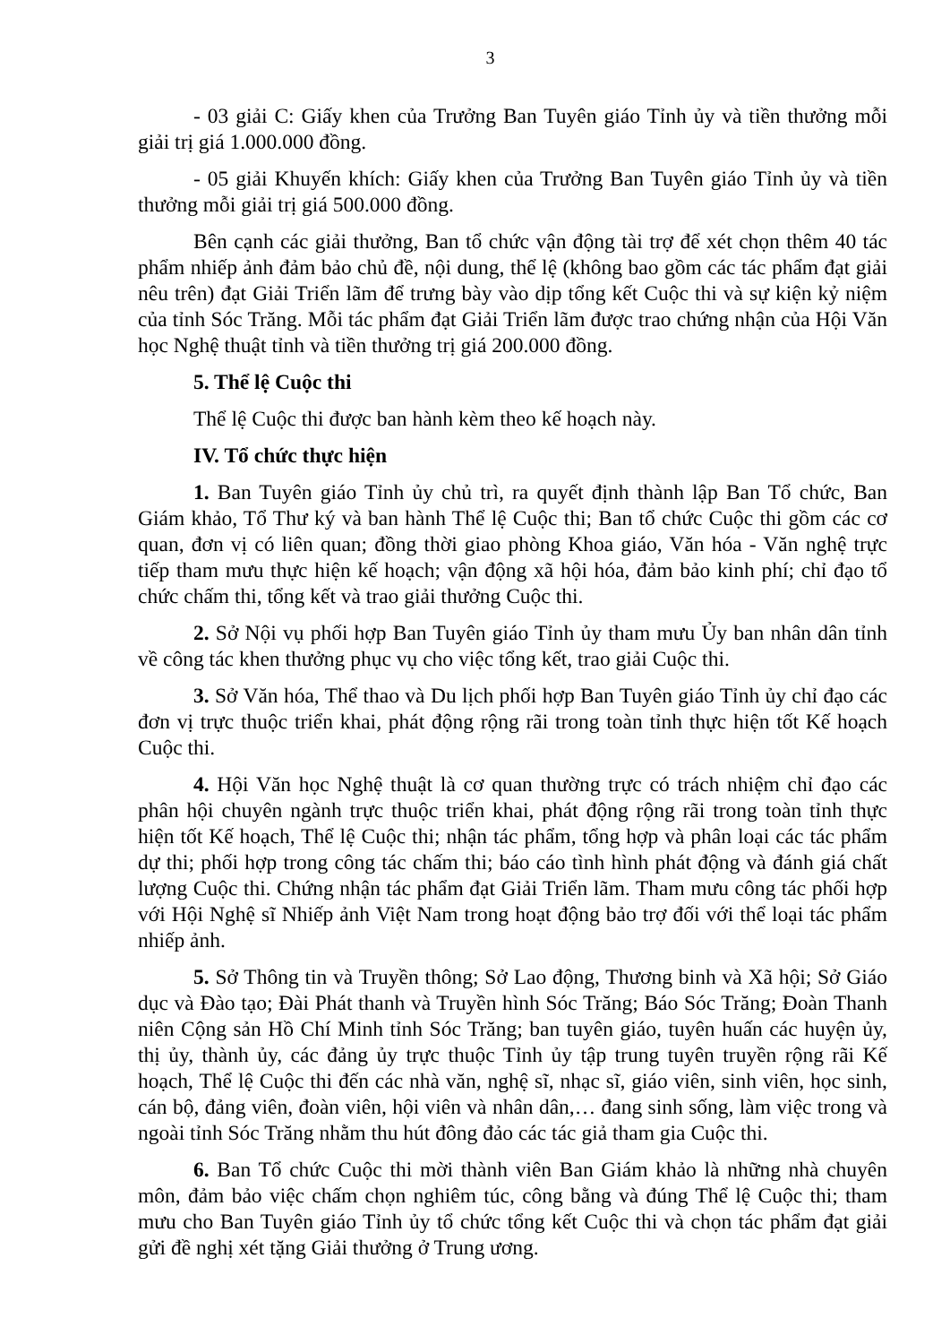3
- 03 giải C: Giấy khen của Trưởng Ban Tuyên giáo Tỉnh ủy và tiền thưởng mỗi giải trị giá 1.000.000 đồng.
- 05 giải Khuyến khích: Giấy khen của Trưởng Ban Tuyên giáo Tỉnh ủy và tiền thưởng mỗi giải trị giá 500.000 đồng.
Bên cạnh các giải thưởng, Ban tổ chức vận động tài trợ để xét chọn thêm 40 tác phẩm nhiếp ảnh đảm bảo chủ đề, nội dung, thể lệ (không bao gồm các tác phẩm đạt giải nêu trên) đạt Giải Triển lãm để trưng bày vào dịp tổng kết Cuộc thi và sự kiện kỷ niệm của tỉnh Sóc Trăng. Mỗi tác phẩm đạt Giải Triển lãm được trao chứng nhận của Hội Văn học Nghệ thuật tỉnh và tiền thưởng trị giá 200.000 đồng.
5. Thể lệ Cuộc thi
Thể lệ Cuộc thi được ban hành kèm theo kế hoạch này.
IV. Tổ chức thực hiện
1. Ban Tuyên giáo Tỉnh ủy chủ trì, ra quyết định thành lập Ban Tổ chức, Ban Giám khảo, Tổ Thư ký và ban hành Thể lệ Cuộc thi; Ban tổ chức Cuộc thi gồm các cơ quan, đơn vị có liên quan; đồng thời giao phòng Khoa giáo, Văn hóa - Văn nghệ trực tiếp tham mưu thực hiện kế hoạch; vận động xã hội hóa, đảm bảo kinh phí; chỉ đạo tổ chức chấm thi, tổng kết và trao giải thưởng Cuộc thi.
2. Sở Nội vụ phối hợp Ban Tuyên giáo Tỉnh ủy tham mưu Ủy ban nhân dân tỉnh về công tác khen thưởng phục vụ cho việc tổng kết, trao giải Cuộc thi.
3. Sở Văn hóa, Thể thao và Du lịch phối hợp Ban Tuyên giáo Tỉnh ủy chỉ đạo các đơn vị trực thuộc triển khai, phát động rộng rãi trong toàn tỉnh thực hiện tốt Kế hoạch Cuộc thi.
4. Hội Văn học Nghệ thuật là cơ quan thường trực có trách nhiệm chỉ đạo các phân hội chuyên ngành trực thuộc triển khai, phát động rộng rãi trong toàn tỉnh thực hiện tốt Kế hoạch, Thể lệ Cuộc thi; nhận tác phẩm, tổng hợp và phân loại các tác phẩm dự thi; phối hợp trong công tác chấm thi; báo cáo tình hình phát động và đánh giá chất lượng Cuộc thi. Chứng nhận tác phẩm đạt Giải Triển lãm. Tham mưu công tác phối hợp với Hội Nghệ sĩ Nhiếp ảnh Việt Nam trong hoạt động bảo trợ đối với thể loại tác phẩm nhiếp ảnh.
5. Sở Thông tin và Truyền thông; Sở Lao động, Thương binh và Xã hội; Sở Giáo dục và Đào tạo; Đài Phát thanh và Truyền hình Sóc Trăng; Báo Sóc Trăng; Đoàn Thanh niên Cộng sản Hồ Chí Minh tỉnh Sóc Trăng; ban tuyên giáo, tuyên huấn các huyện ủy, thị ủy, thành ủy, các đảng ủy trực thuộc Tỉnh ủy tập trung tuyên truyền rộng rãi Kế hoạch, Thể lệ Cuộc thi đến các nhà văn, nghệ sĩ, nhạc sĩ, giáo viên, sinh viên, học sinh, cán bộ, đảng viên, đoàn viên, hội viên và nhân dân,… đang sinh sống, làm việc trong và ngoài tỉnh Sóc Trăng nhằm thu hút đông đảo các tác giả tham gia Cuộc thi.
6. Ban Tổ chức Cuộc thi mời thành viên Ban Giám khảo là những nhà chuyên môn, đảm bảo việc chấm chọn nghiêm túc, công bằng và đúng Thể lệ Cuộc thi; tham mưu cho Ban Tuyên giáo Tỉnh ủy tổ chức tổng kết Cuộc thi và chọn tác phẩm đạt giải gửi đề nghị xét tặng Giải thưởng ở Trung ương.